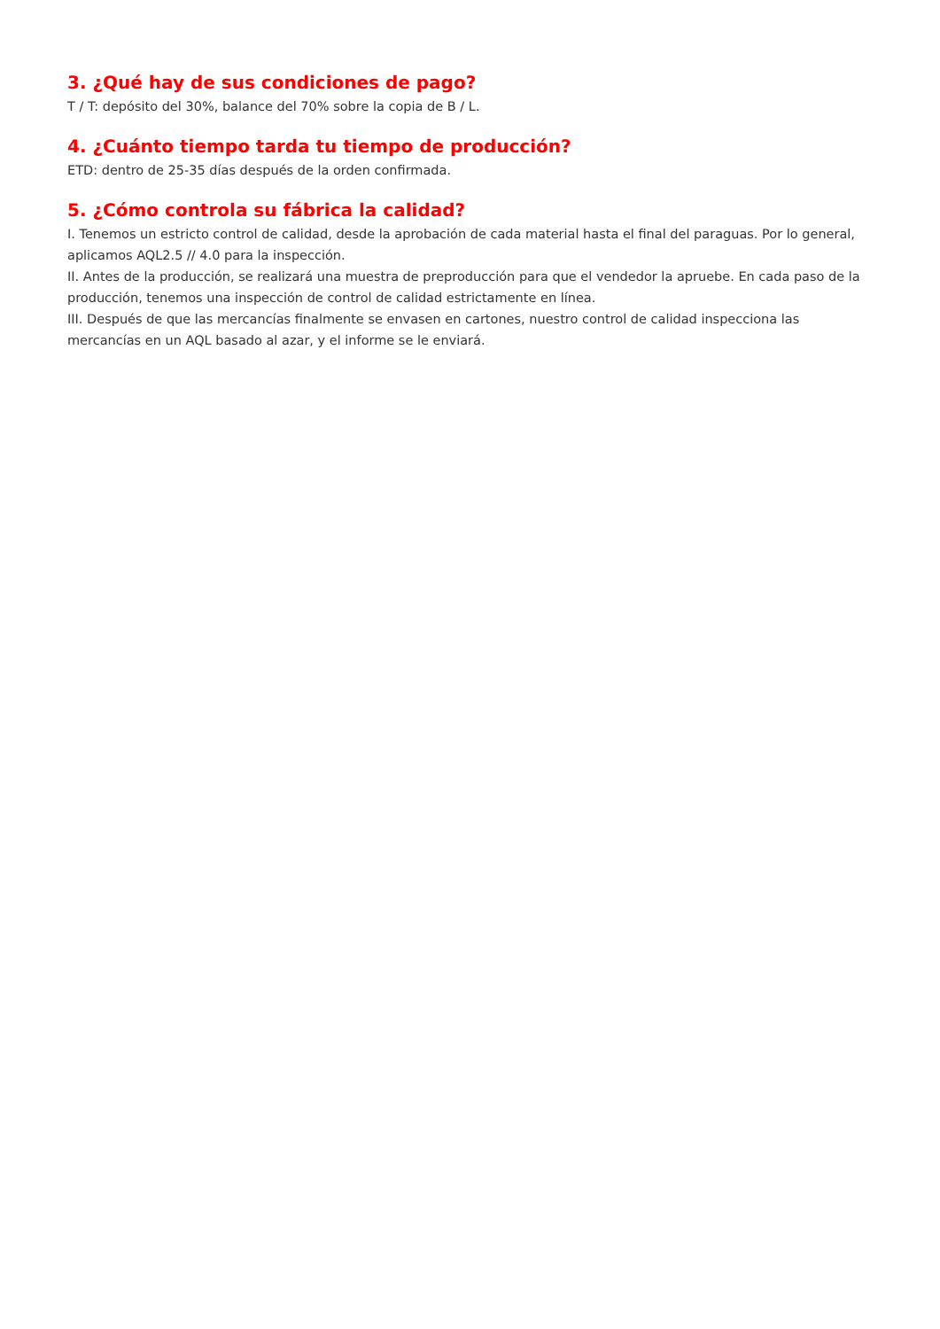3. ¿Qué hay de sus condiciones de pago?
T / T: depósito del 30%, balance del 70% sobre la copia de B / L.
4. ¿Cuánto tiempo tarda tu tiempo de producción?
ETD: dentro de 25-35 días después de la orden confirmada.
5. ¿Cómo controla su fábrica la calidad?
I. Tenemos un estricto control de calidad, desde la aprobación de cada material hasta el final del paraguas. Por lo general, aplicamos AQL2.5 // 4.0 para la inspección.
II. Antes de la producción, se realizará una muestra de preproducción para que el vendedor la apruebe. En cada paso de la producción, tenemos una inspección de control de calidad estrictamente en línea.
III. Después de que las mercancías finalmente se envasen en cartones, nuestro control de calidad inspecciona las mercancías en un AQL basado al azar, y el informe se le enviará.